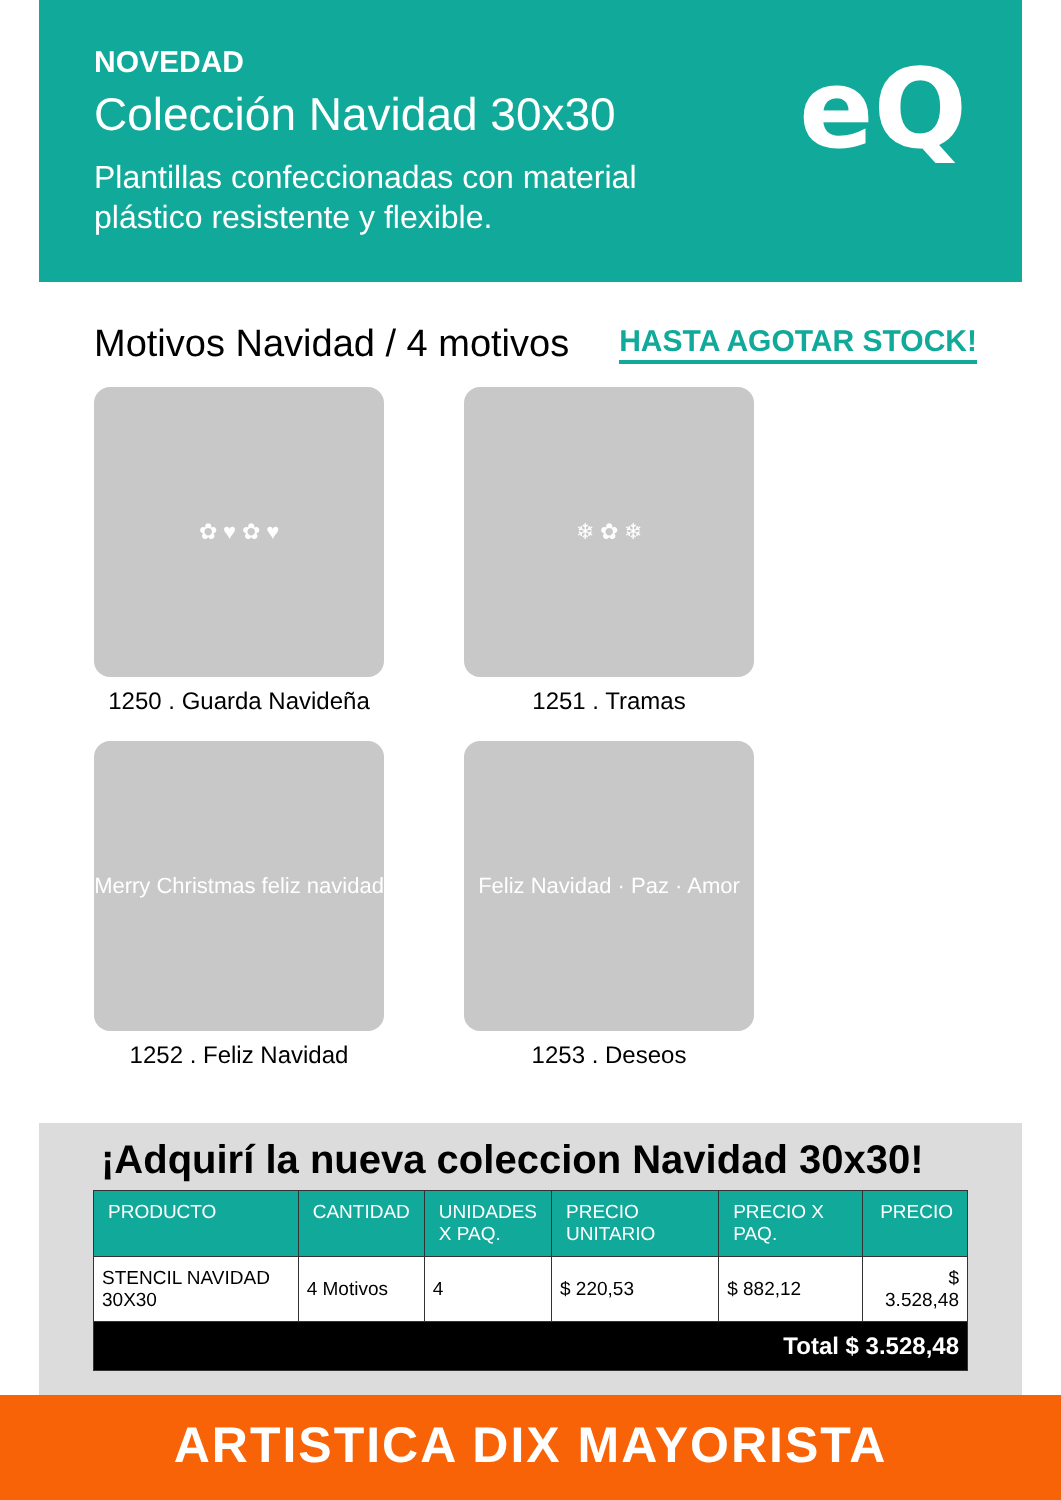NOVEDAD
Colección Navidad 30x30
Plantillas confeccionadas con material
plástico resistente y flexible.
eQ
Motivos Navidad / 4 motivos HASTA AGOTAR STOCK!
✿ ♥ ✿ ♥
1250 . Guarda Navideña
❄ ✿ ❄
1251 . Tramas
Merry Christmas feliz navidad
1252 . Feliz Navidad
Feliz Navidad · Paz · Amor
1253 . Deseos
¡Adquirí la nueva coleccion Navidad 30x30!
| PRODUCTO | CANTIDAD | UNIDADES X PAQ. | PRECIO UNITARIO | PRECIO X PAQ. | PRECIO |
| --- | --- | --- | --- | --- | --- |
| STENCIL NAVIDAD 30X30 | 4 Motivos | 4 | $ 220,53 | $ 882,12 | $ 3.528,48 |
| Total $ 3.528,48 | | | | | |
ARTISTICA DIX MAYORISTA